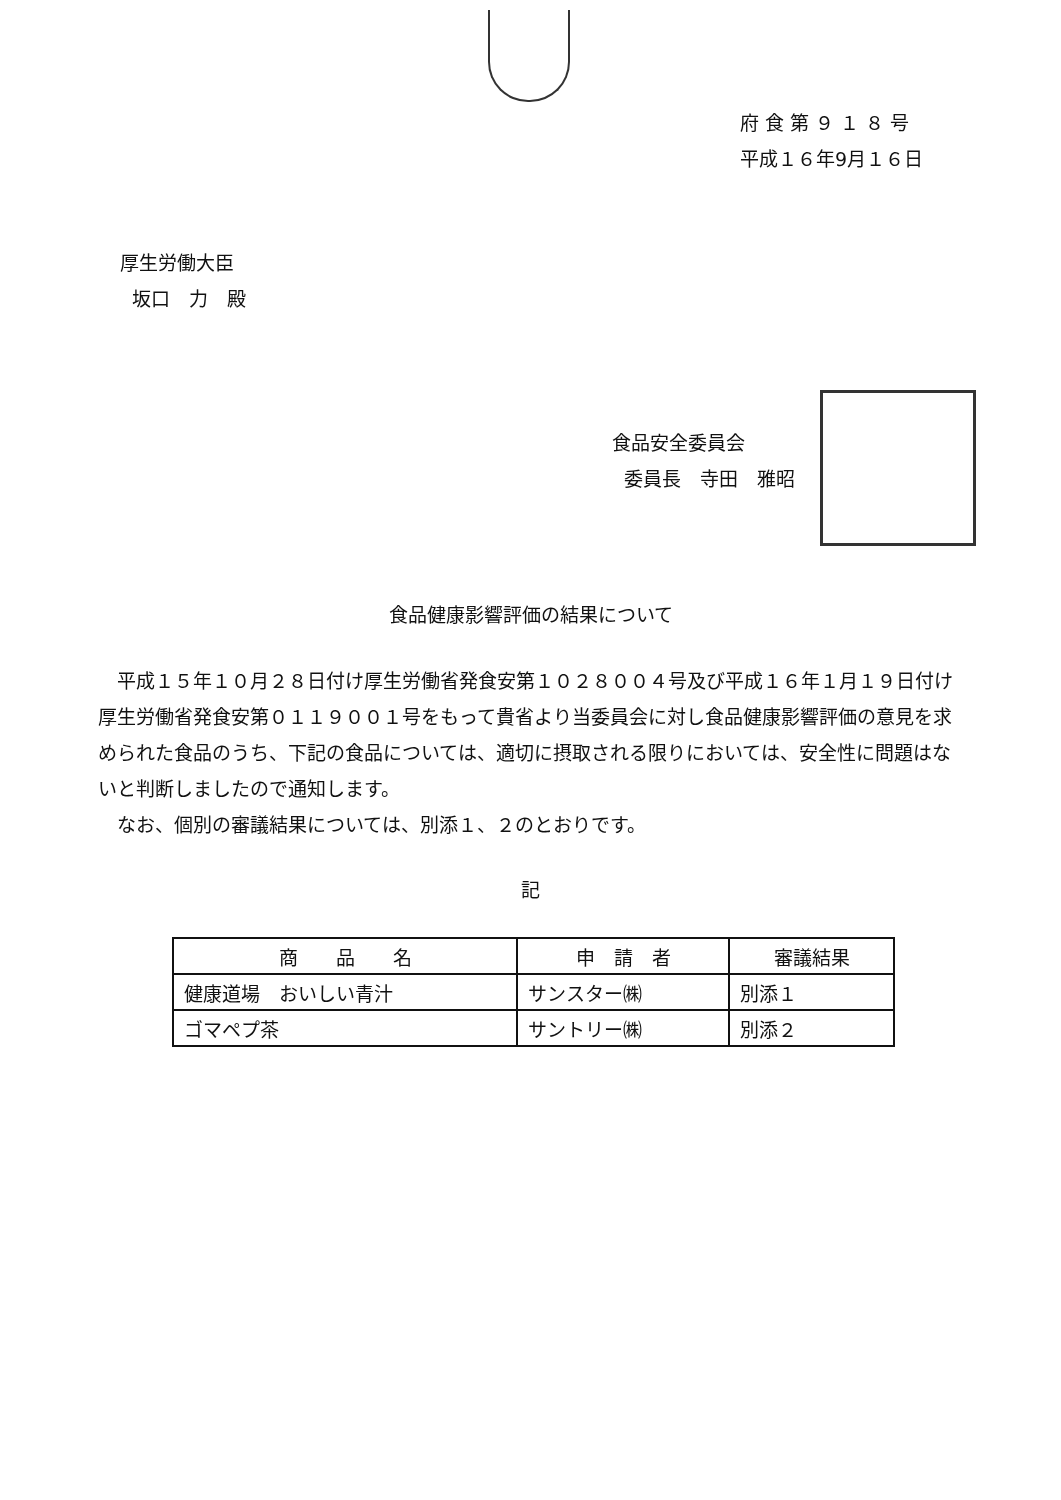府 食 第 ９ １ ８ 号
平成１６年9月１６日
厚生労働大臣
坂口　力　殿
食品安全委員会
委員長　寺田　雅昭
食品健康影響評価の結果について
平成１５年１０月２８日付け厚生労働省発食安第１０２８００４号及び平成１６年１月１９日付け厚生労働省発食安第０１１９００１号をもって貴省より当委員会に対し食品健康影響評価の意見を求められた食品のうち、下記の食品については、適切に摂取される限りにおいては、安全性に問題はないと判断しましたので通知します。
なお、個別の審議結果については、別添１、２のとおりです。
記
| 商 品 名 | 申 請 者 | 審議結果 |
| --- | --- | --- |
| 健康道場 おいしい青汁 | サンスター㈱ | 別添１ |
| ゴマペプ茶 | サントリー㈱ | 別添２ |